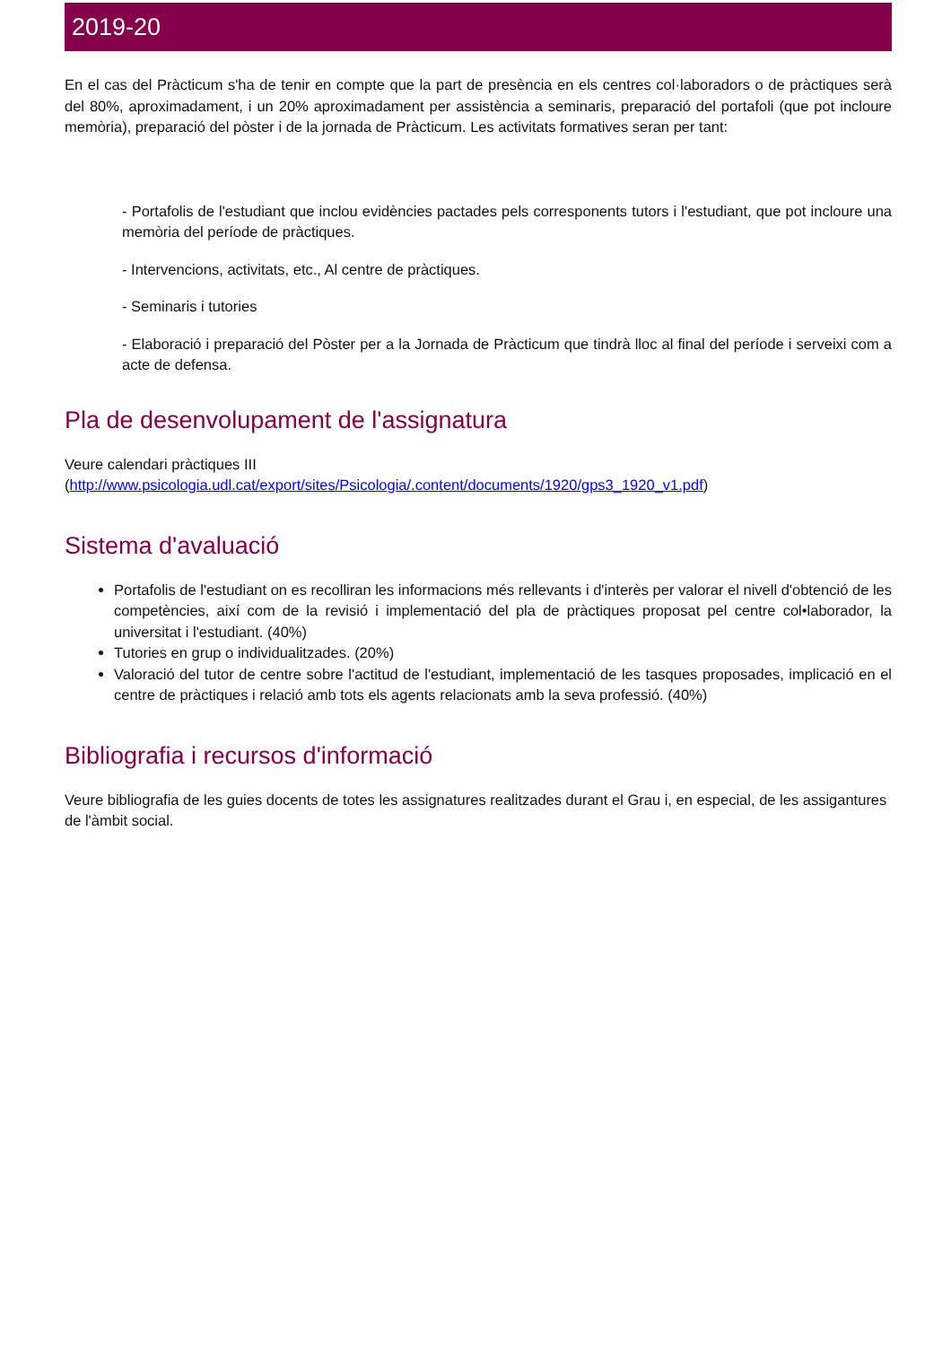2019-20
En el cas del Pràcticum s'ha de tenir en compte que la part de presència en els centres col·laboradors o de pràctiques serà del 80%, aproximadament, i un 20% aproximadament per assistència a seminaris, preparació del portafoli (que pot incloure memòria), preparació del pòster i de la jornada de Pràcticum. Les activitats formatives seran per tant:
- Portafolis de l'estudiant que inclou evidències pactades pels corresponents tutors i l'estudiant, que pot incloure una memòria del període de pràctiques.
- Intervencions, activitats, etc., Al centre de pràctiques.
- Seminaris i tutories
- Elaboració i preparació del Pòster per a la Jornada de Pràcticum que tindrà lloc al final del període i serveixi com a acte de defensa.
Pla de desenvolupament de l'assignatura
Veure calendari pràctiques III
(http://www.psicologia.udl.cat/export/sites/Psicologia/.content/documents/1920/gps3_1920_v1.pdf)
Sistema d'avaluació
Portafolis de l'estudiant on es recolliran les informacions més rellevants i d'interès per valorar el nivell d'obtenció de les competències, així com de la revisió i implementació del pla de pràctiques proposat pel centre col•laborador, la universitat i l'estudiant. (40%)
Tutories en grup o individualitzades. (20%)
Valoració del tutor de centre sobre l'actitud de l'estudiant, implementació de les tasques proposades, implicació en el centre de pràctiques i relació amb tots els agents relacionats amb la seva professió. (40%)
Bibliografia i recursos d'informació
Veure bibliografia de les guies docents de totes les assignatures realitzades durant el Grau i, en especial, de les assigantures de l'àmbit social.